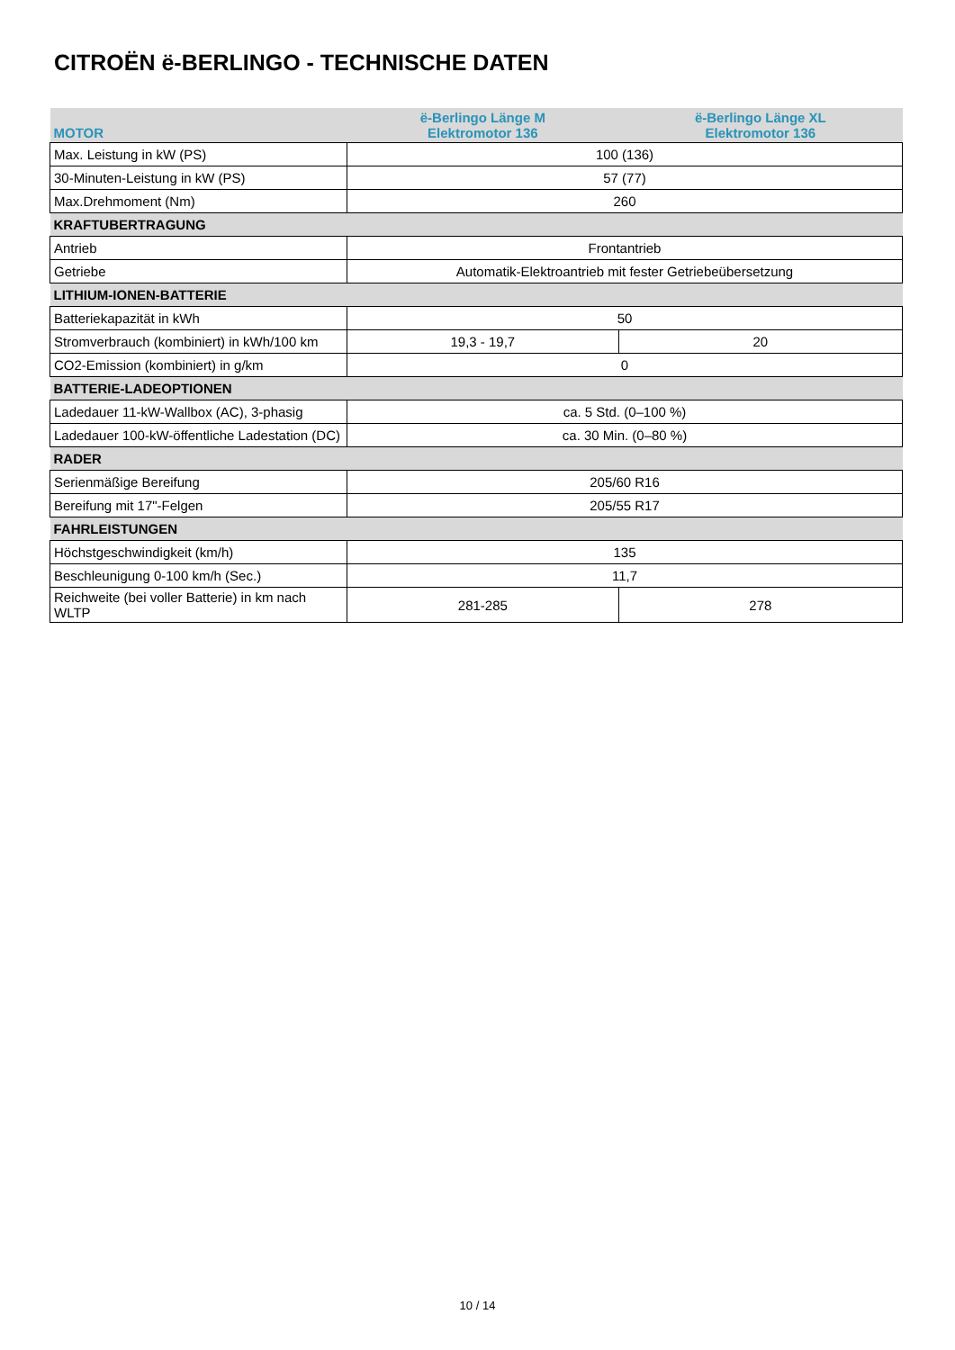CITROËN ë-BERLINGO - TECHNISCHE DATEN
| MOTOR | ë-Berlingo Länge M Elektromotor 136 | ë-Berlingo Länge XL Elektromotor 136 |
| Max. Leistung in kW (PS) | 100 (136) | |
| 30-Minuten-Leistung in kW (PS) | 57 (77) | |
| Max.Drehmoment (Nm) | 260 | |
| KRAFTUBERTRAGUNG | | |
| Antrieb | Frontantrieb | |
| Getriebe | Automatik-Elektroantrieb mit fester Getriebeübersetzung | |
| LITHIUM-IONEN-BATTERIE | | |
| Batteriekapazität in kWh | 50 | |
| Stromverbrauch (kombiniert) in kWh/100 km | 19,3 - 19,7 | 20 |
| CO2-Emission (kombiniert) in g/km | 0 | |
| BATTERIE-LADEOPTIONEN | | |
| Ladedauer 11-kW-Wallbox (AC), 3-phasig | ca. 5 Std. (0–100 %) | |
| Ladedauer 100-kW-öffentliche Ladestation (DC) | ca. 30 Min. (0–80 %) | |
| RADER | | |
| Serienmäßige Bereifung | 205/60 R16 | |
| Bereifung mit 17"-Felgen | 205/55 R17 | |
| FAHRLEISTUNGEN | | |
| Höchstgeschwindigkeit (km/h) | 135 | |
| Beschleunigung 0-100 km/h (Sec.) | 11,7 | |
| Reichweite (bei voller Batterie) in km nach WLTP | 281-285 | 278 |
10 / 14